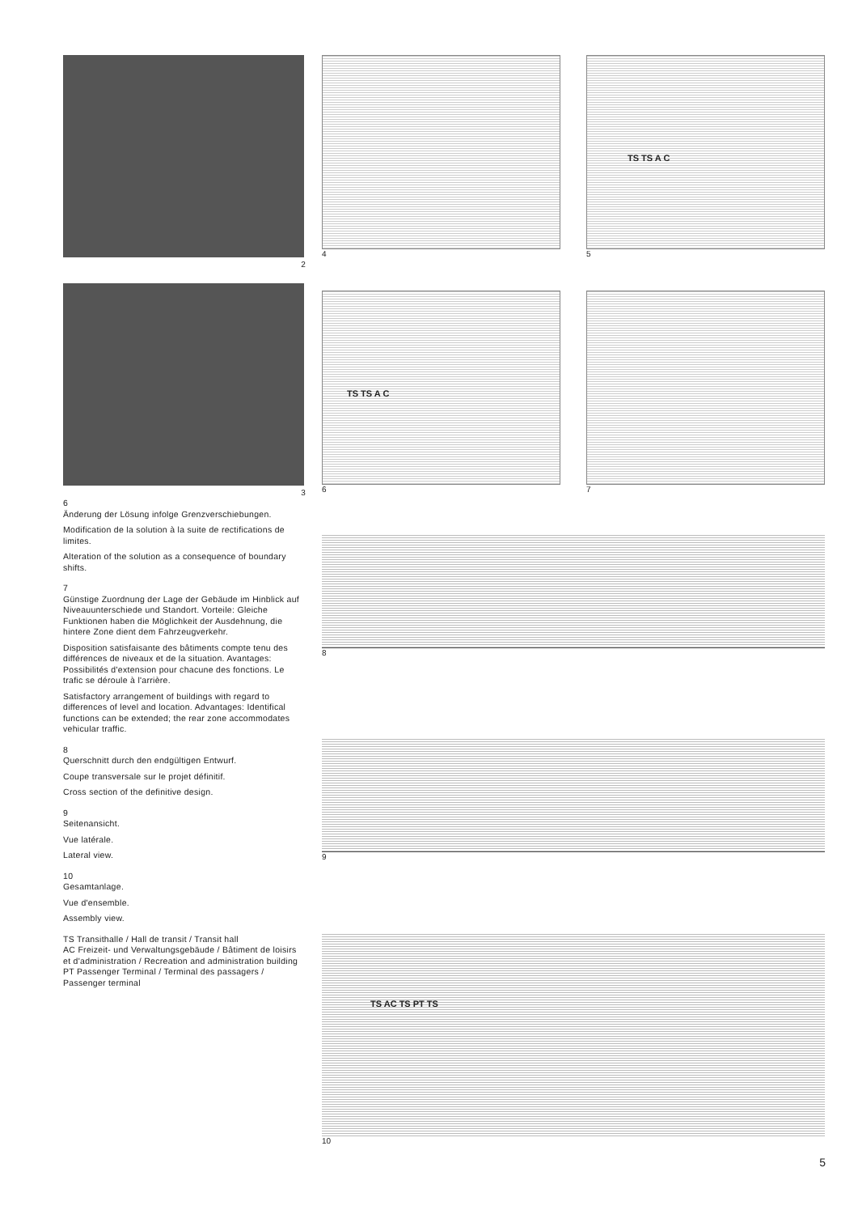2
3
6
Änderung der Lösung infolge Grenzverschiebungen.
Modification de la solution à la suite de rectifications de limites.
Alteration of the solution as a consequence of boundary shifts.
7
Günstige Zuordnung der Lage der Gebäude im Hinblick auf Niveauunterschiede und Standort. Vorteile: Gleiche Funktionen haben die Möglichkeit der Ausdehnung, die hintere Zone dient dem Fahrzeugverkehr.
Disposition satisfaisante des bâtiments compte tenu des différences de niveaux et de la situation. Avantages: Possibilités d'extension pour chacune des fonctions. Le trafic se déroule à l'arrière.
Satisfactory arrangement of buildings with regard to differences of level and location. Advantages: Identifical functions can be extended; the rear zone accommodates vehicular traffic.
8
Querschnitt durch den endgültigen Entwurf.
Coupe transversale sur le projet définitif.
Cross section of the definitive design.
9
Seitenansicht.
Vue latérale.
Lateral view.
10
Gesamtanlage.
Vue d'ensemble.
Assembly view.
TS Transithalle / Hall de transit / Transit hall
AC Freizeit- und Verwaltungsgebäude / Bâtiment de loisirs et d'administration / Recreation and administration building
PT Passenger Terminal / Terminal des passagers / Passenger terminal
4
TS TS A C
5
TS TS A C
6
7
8
9
TS AC TS PT TS
10
5